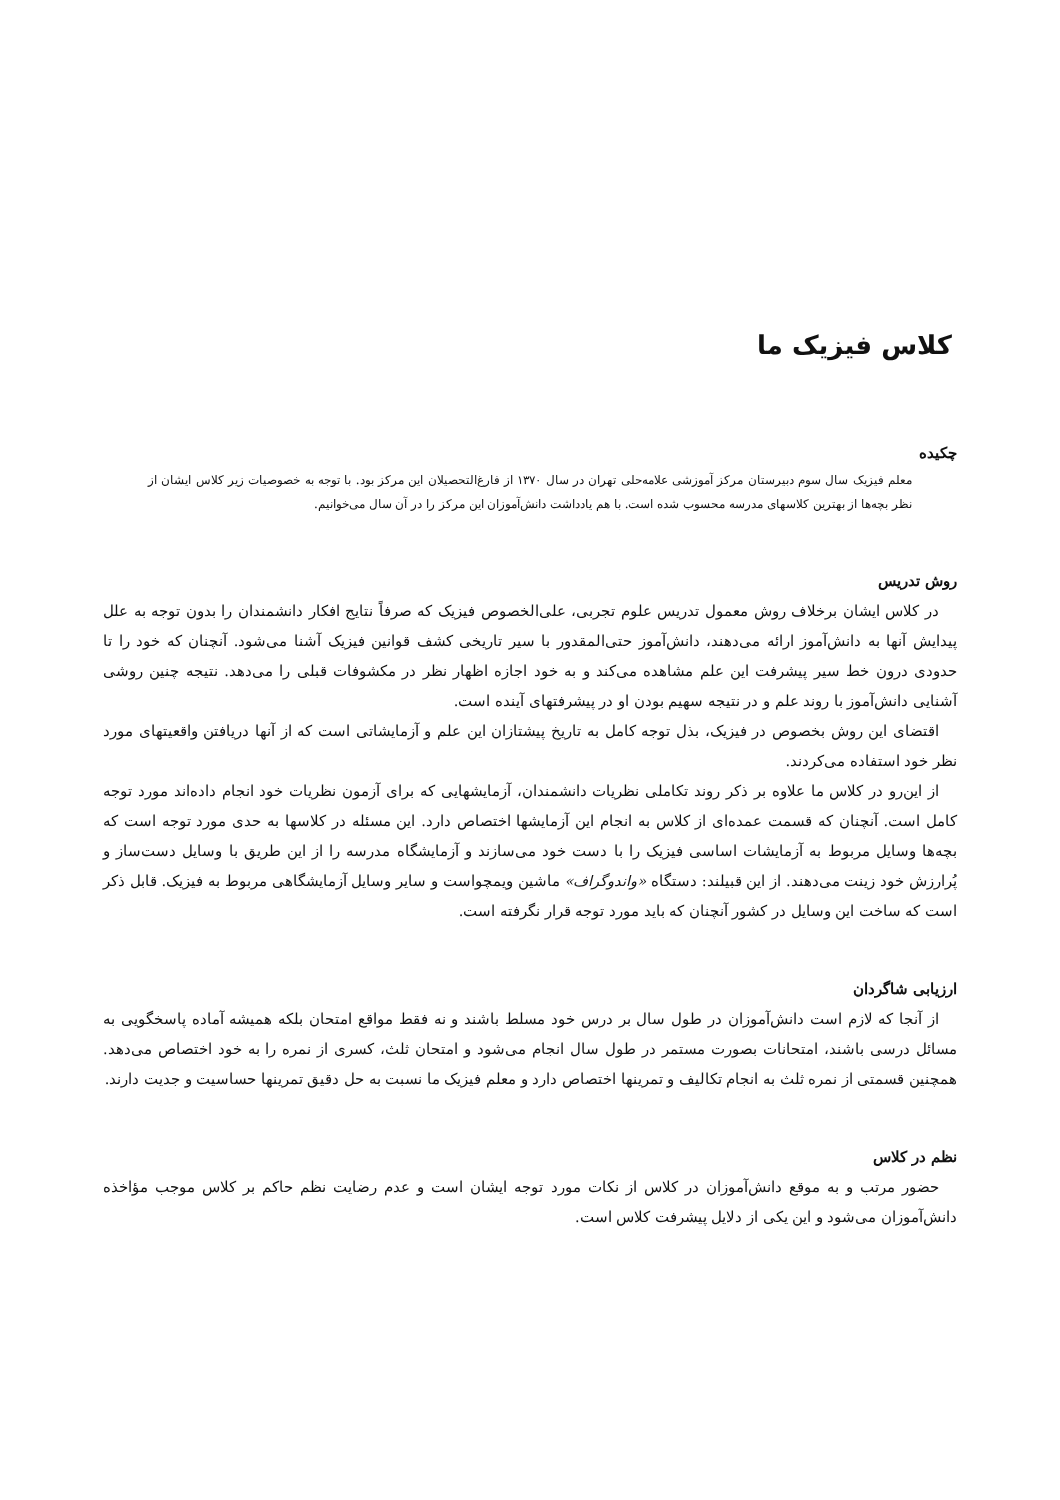کلاس فیزیک ما
چکیده
معلم فیزیک سال سوم دبیرستان مرکز آموزشی علامه‌حلی تهران در سال ۱۳۷۰ از فارغ‌التحصیلان این مرکز بود. با توجه به خصوصیات زیر کلاس ایشان از نظر بچه‌ها از بهترین کلاسهای مدرسه محسوب شده است. با هم یادداشت دانش‌آموزان این مرکز را در آن سال می‌خوانیم.
روش تدریس
در کلاس ایشان برخلاف روش معمول تدریس علوم تجربی، علی‌الخصوص فیزیک که صرفاً نتایج افکار دانشمندان را بدون توجه به علل پیدایش آنها به دانش‌آموز ارائه می‌دهند، دانش‌آموز حتی‌المقدور با سیر تاریخی کشف قوانین فیزیک آشنا می‌شود. آنچنان که خود را تا حدودی درون خط سیر پیشرفت این علم مشاهده می‌کند و به خود اجازه اظهار نظر در مکشوفات قبلی را می‌دهد. نتیجه چنین روشی آشنایی دانش‌آموز با روند علم و در نتیجه سهیم بودن او در پیشرفتهای آینده است.
اقتضای این روش بخصوص در فیزیک، بذل توجه کامل به تاریخ پیشتازان این علم و آزمایشاتی است که از آنها دریافتن واقعیتهای مورد نظر خود استفاده می‌کردند.
از این‌رو در کلاس ما علاوه بر ذکر روند تکاملی نظریات دانشمندان، آزمایشهایی که برای آزمون نظریات خود انجام داده‌اند مورد توجه کامل است. آنچنان که قسمت عمده‌ای از کلاس به انجام این آزمایشها اختصاص دارد. این مسئله در کلاسها به حدی مورد توجه است که بچه‌ها وسایل مربوط به آزمایشات اساسی فیزیک را با دست خود می‌سازند و آزمایشگاه مدرسه را از این طریق با وسایل دست‌ساز و پُرارزش خود زینت می‌دهند. از این قبیلند: دستگاه «واندوگراف» ماشین ویمچواست و سایر وسایل آزمایشگاهی مربوط به فیزیک. قابل ذکر است که ساخت این وسایل در کشور آنچنان که باید مورد توجه قرار نگرفته است.
ارزیابی شاگردان
از آنجا که لازم است دانش‌آموزان در طول سال بر درس خود مسلط باشند و نه فقط مواقع امتحان بلکه همیشه آماده پاسخگویی به مسائل درسی باشند، امتحانات بصورت مستمر در طول سال انجام می‌شود و امتحان ثلث، کسری از نمره را به خود اختصاص می‌دهد. همچنین قسمتی از نمره ثلث به انجام تکالیف و تمرینها اختصاص دارد و معلم فیزیک ما نسبت به حل دقیق تمرینها حساسیت و جدیت دارند.
نظم در کلاس
حضور مرتب و به موقع دانش‌آموزان در کلاس از نکات مورد توجه ایشان است و عدم رضایت نظم حاکم بر کلاس موجب مؤاخذه دانش‌آموزان می‌شود و این یکی از دلایل پیشرفت کلاس است.